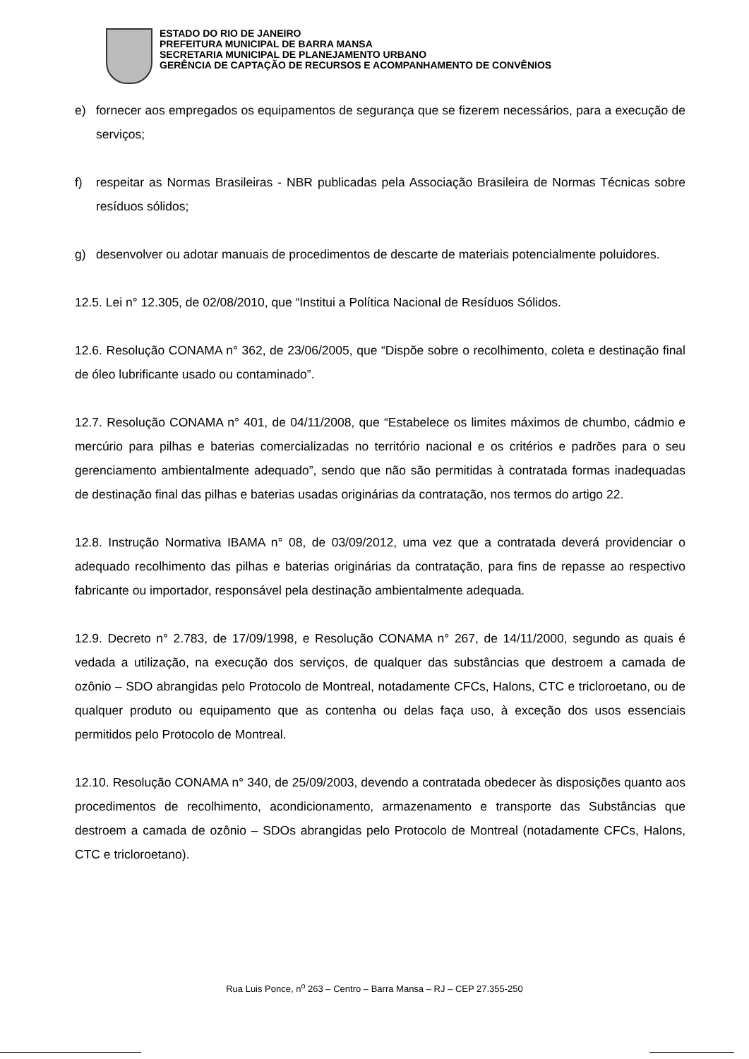ESTADO DO RIO DE JANEIRO
PREFEITURA MUNICIPAL DE BARRA MANSA
SECRETARIA MUNICIPAL DE PLANEJAMENTO URBANO
GERÊNCIA DE CAPTAÇÃO DE RECURSOS E ACOMPANHAMENTO DE CONVÊNIOS
e) fornecer aos empregados os equipamentos de segurança que se fizerem necessários, para a execução de serviços;
f) respeitar as Normas Brasileiras - NBR publicadas pela Associação Brasileira de Normas Técnicas sobre resíduos sólidos;
g) desenvolver ou adotar manuais de procedimentos de descarte de materiais potencialmente poluidores.
12.5. Lei n° 12.305, de 02/08/2010, que “Institui a Política Nacional de Resíduos Sólidos.
12.6. Resolução CONAMA n° 362, de 23/06/2005, que “Dispõe sobre o recolhimento, coleta e destinação final de óleo lubrificante usado ou contaminado”.
12.7. Resolução CONAMA n° 401, de 04/11/2008, que “Estabelece os limites máximos de chumbo, cádmio e mercúrio para pilhas e baterias comercializadas no território nacional e os critérios e padrões para o seu gerenciamento ambientalmente adequado”, sendo que não são permitidas à contratada formas inadequadas de destinação final das pilhas e baterias usadas originárias da contratação, nos termos do artigo 22.
12.8. Instrução Normativa IBAMA n° 08, de 03/09/2012, uma vez que a contratada deverá providenciar o adequado recolhimento das pilhas e baterias originárias da contratação, para fins de repasse ao respectivo fabricante ou importador, responsável pela destinação ambientalmente adequada.
12.9. Decreto n° 2.783, de 17/09/1998, e Resolução CONAMA n° 267, de 14/11/2000, segundo as quais é vedada a utilização, na execução dos serviços, de qualquer das substâncias que destroem a camada de ozônio – SDO abrangidas pelo Protocolo de Montreal, notadamente CFCs, Halons, CTC e tricloroetano, ou de qualquer produto ou equipamento que as contenha ou delas faça uso, à exceção dos usos essenciais permitidos pelo Protocolo de Montreal.
12.10. Resolução CONAMA n° 340, de 25/09/2003, devendo a contratada obedecer às disposições quanto aos procedimentos de recolhimento, acondicionamento, armazenamento e transporte das Substâncias que destroem a camada de ozônio – SDOs abrangidas pelo Protocolo de Montreal (notadamente CFCs, Halons, CTC e tricloroetano).
Rua Luis Ponce, n<sup>o</sup> 263 – Centro – Barra Mansa – RJ – CEP 27.355-250